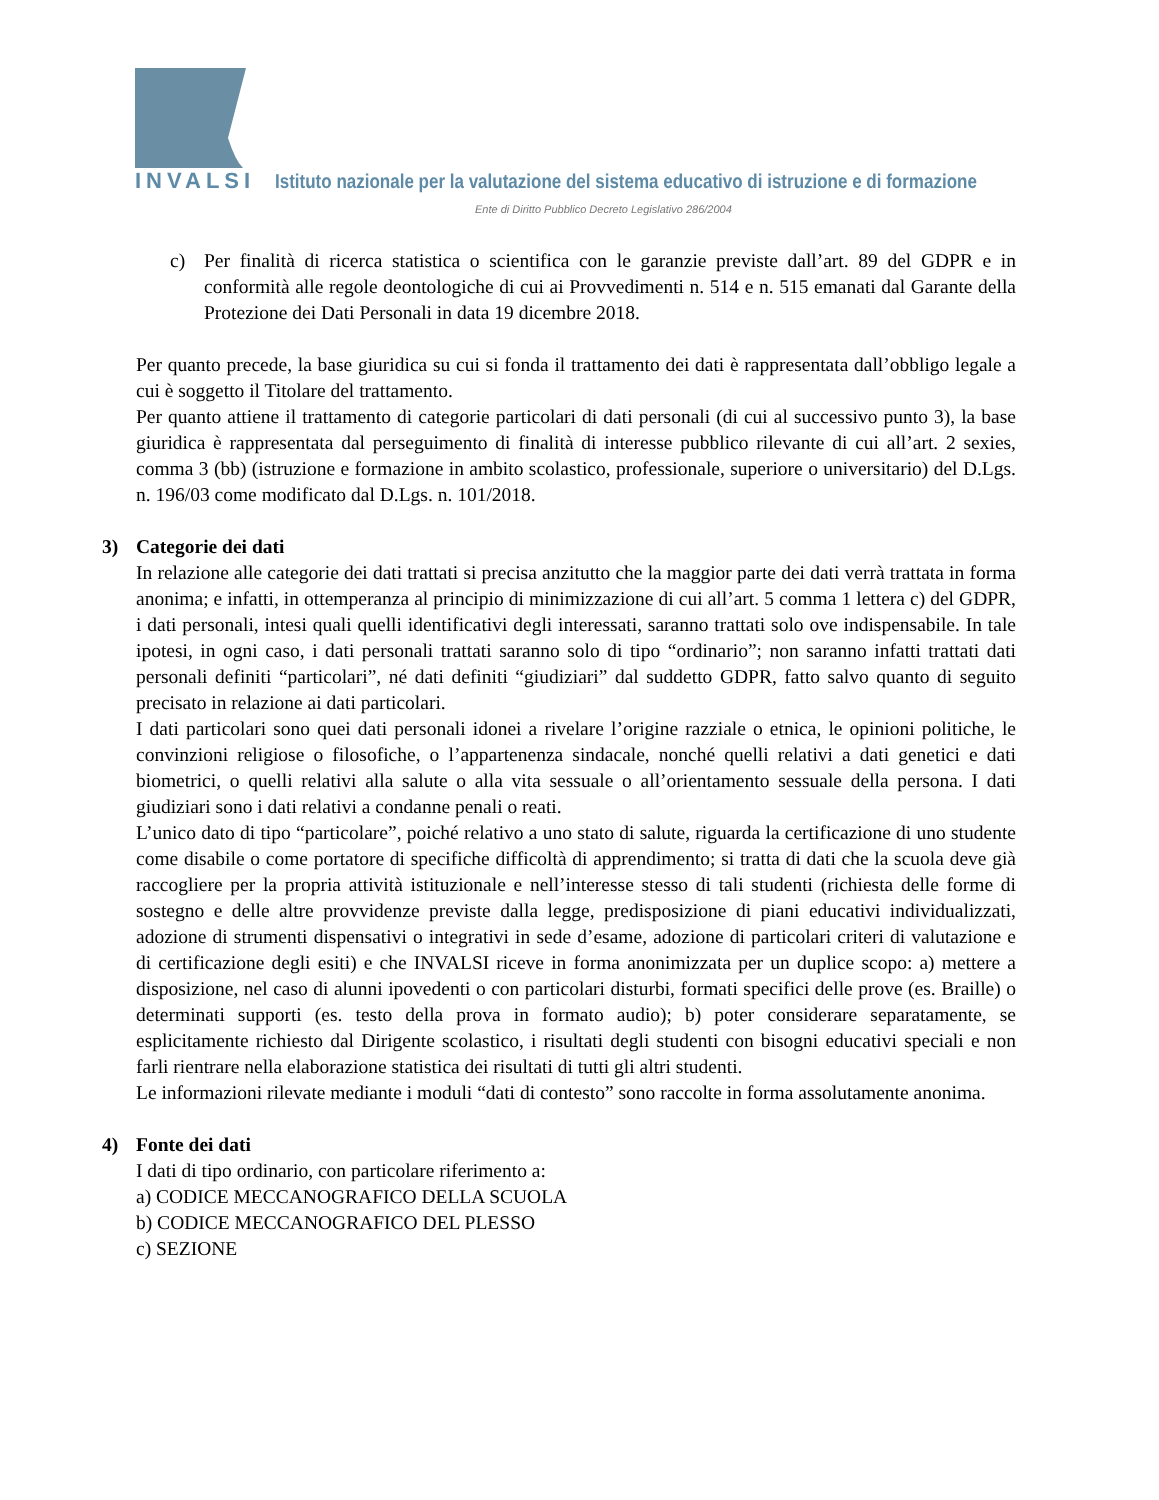INVALSI Istituto nazionale per la valutazione del sistema educativo di istruzione e di formazione
Ente di Diritto Pubblico Decreto Legislativo 286/2004
c) Per finalità di ricerca statistica o scientifica con le garanzie previste dall’art. 89 del GDPR e in conformità alle regole deontologiche di cui ai Provvedimenti n. 514 e n. 515 emanati dal Garante della Protezione dei Dati Personali in data 19 dicembre 2018.
Per quanto precede, la base giuridica su cui si fonda il trattamento dei dati è rappresentata dall’obbligo legale a cui è soggetto il Titolare del trattamento.
Per quanto attiene il trattamento di categorie particolari di dati personali (di cui al successivo punto 3), la base giuridica è rappresentata dal perseguimento di finalità di interesse pubblico rilevante di cui all’art. 2 sexies, comma 3 (bb) (istruzione e formazione in ambito scolastico, professionale, superiore o universitario) del D.Lgs. n. 196/03 come modificato dal D.Lgs. n. 101/2018.
3) Categorie dei dati
In relazione alle categorie dei dati trattati si precisa anzitutto che la maggior parte dei dati verrà trattata in forma anonima; e infatti, in ottemperanza al principio di minimizzazione di cui all’art. 5 comma 1 lettera c) del GDPR, i dati personali, intesi quali quelli identificativi degli interessati, saranno trattati solo ove indispensabile. In tale ipotesi, in ogni caso, i dati personali trattati saranno solo di tipo “ordinario”; non saranno infatti trattati dati personali definiti “particolari”, né dati definiti “giudiziari” dal suddetto GDPR, fatto salvo quanto di seguito precisato in relazione ai dati particolari.
I dati particolari sono quei dati personali idonei a rivelare l’origine razziale o etnica, le opinioni politiche, le convinzioni religiose o filosofiche, o l’appartenenza sindacale, nonché quelli relativi a dati genetici e dati biometrici, o quelli relativi alla salute o alla vita sessuale o all’orientamento sessuale della persona. I dati giudiziari sono i dati relativi a condanne penali o reati.
L’unico dato di tipo “particolare”, poiché relativo a uno stato di salute, riguarda la certificazione di uno studente come disabile o come portatore di specifiche difficoltà di apprendimento; si tratta di dati che la scuola deve già raccogliere per la propria attività istituzionale e nell’interesse stesso di tali studenti (richiesta delle forme di sostegno e delle altre provvidenze previste dalla legge, predisposizione di piani educativi individualizzati, adozione di strumenti dispensativi o integrativi in sede d’esame, adozione di particolari criteri di valutazione e di certificazione degli esiti) e che INVALSI riceve in forma anonimizzata per un duplice scopo: a) mettere a disposizione, nel caso di alunni ipovedenti o con particolari disturbi, formati specifici delle prove (es. Braille) o determinati supporti (es. testo della prova in formato audio); b) poter considerare separatamente, se esplicitamente richiesto dal Dirigente scolastico, i risultati degli studenti con bisogni educativi speciali e non farli rientrare nella elaborazione statistica dei risultati di tutti gli altri studenti.
Le informazioni rilevate mediante i moduli “dati di contesto” sono raccolte in forma assolutamente anonima.
4) Fonte dei dati
I dati di tipo ordinario, con particolare riferimento a:
a) CODICE MECCANOGRAFICO DELLA SCUOLA
b) CODICE MECCANOGRAFICO DEL PLESSO
c) SEZIONE